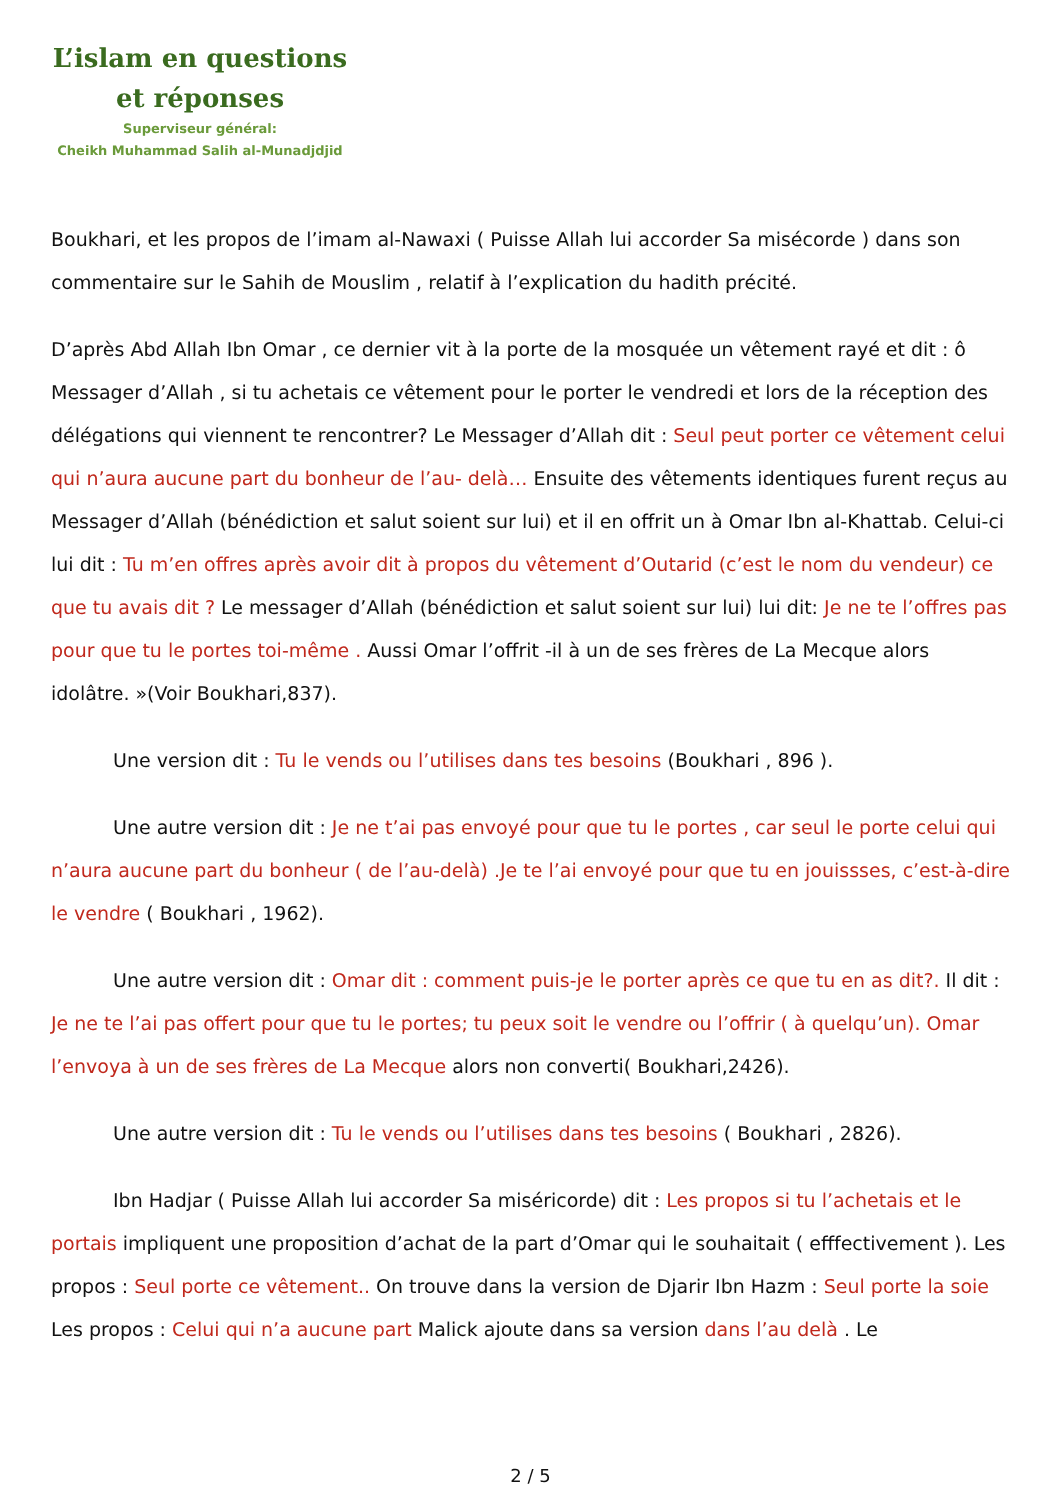L’islam en questions
et réponses
Superviseur général:
Cheikh Muhammad Salih al-Munadjdjid
Boukhari, et les propos de l’imam al-Nawaxi ( Puisse Allah lui accorder Sa misécorde ) dans son commentaire sur le Sahih de Mouslim , relatif à l’explication du hadith précité.
D’après Abd Allah Ibn Omar , ce dernier vit à la porte de la mosquée un vêtement rayé et dit : ô Messager d’Allah , si tu achetais ce vêtement pour le porter le vendredi et lors de la réception des délégations qui viennent te rencontrer? Le Messager d’Allah dit : Seul peut porter ce vêtement celui qui n’aura aucune part du bonheur de l’au- delà… Ensuite des vêtements identiques furent reçus au Messager d’Allah (bénédiction et salut soient sur lui) et il en offrit un à Omar Ibn al-Khattab. Celui-ci lui dit : Tu m’en offres après avoir dit à propos du vêtement d’Outarid (c’est le nom du vendeur) ce que tu avais dit ? Le messager d’Allah (bénédiction et salut soient sur lui) lui dit: Je ne te l’offres pas pour que tu le portes toi-même . Aussi Omar l’offrit -il à un de ses frères de La Mecque alors idolâtre. »(Voir Boukhari,837).
Une version dit : Tu le vends ou l’utilises dans tes besoins (Boukhari , 896 ).
Une autre version dit : Je ne t’ai pas envoyé pour que tu le portes , car seul le porte celui qui n’aura aucune part du bonheur ( de l’au-delà) .Je te l’ai envoyé pour que tu en jouissses, c’est-à-dire le vendre ( Boukhari , 1962).
Une autre version dit : Omar dit : comment puis-je le porter après ce que tu en as dit?. Il dit : Je ne te l’ai pas offert pour que tu le portes; tu peux soit le vendre ou l’offrir ( à quelqu’un). Omar l’envoya à un de ses frères de La Mecque alors non converti( Boukhari,2426).
Une autre version dit : Tu le vends ou l’utilises dans tes besoins ( Boukhari , 2826).
Ibn Hadjar ( Puisse Allah lui accorder Sa miséricorde) dit : Les propos si tu l’achetais et le portais impliquent une proposition d’achat de la part d’Omar qui le souhaitait ( efffectivement ). Les propos : Seul porte ce vêtement.. On trouve dans la version de Djarir Ibn Hazm : Seul porte la soie Les propos : Celui qui n’a aucune part Malick ajoute dans sa version dans l’au delà . Le
2 / 5